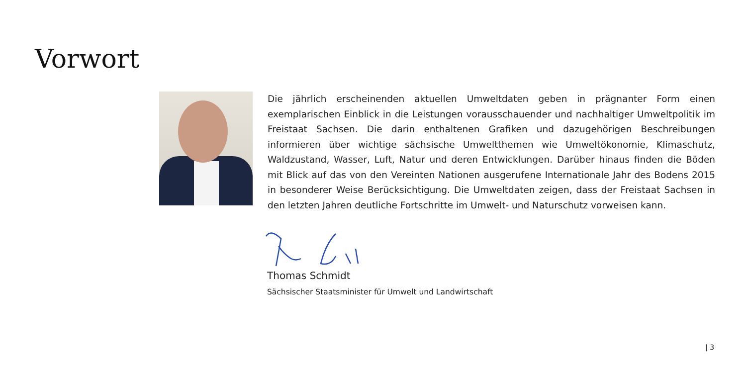Vorwort
Die jährlich erscheinenden aktuellen Umweltdaten geben in prägnanter Form einen exemplarischen Einblick in die Leistungen vorausschauender und nachhaltiger Umweltpolitik im Freistaat Sachsen. Die darin enthaltenen Grafiken und dazugehörigen Beschreibungen informieren über wichtige sächsische Umweltthemen wie Umweltökonomie, Klimaschutz, Waldzustand, Wasser, Luft, Natur und deren Entwicklungen. Darüber hinaus finden die Böden mit Blick auf das von den Vereinten Nationen ausgerufene Internationale Jahr des Bodens 2015 in besonderer Weise Berücksichtigung. Die Umweltdaten zeigen, dass der Freistaat Sachsen in den letzten Jahren deutliche Fortschritte im Umwelt- und Naturschutz vorweisen kann.
Thomas Schmidt
Sächsischer Staatsminister für Umwelt und Landwirtschaft
| 3